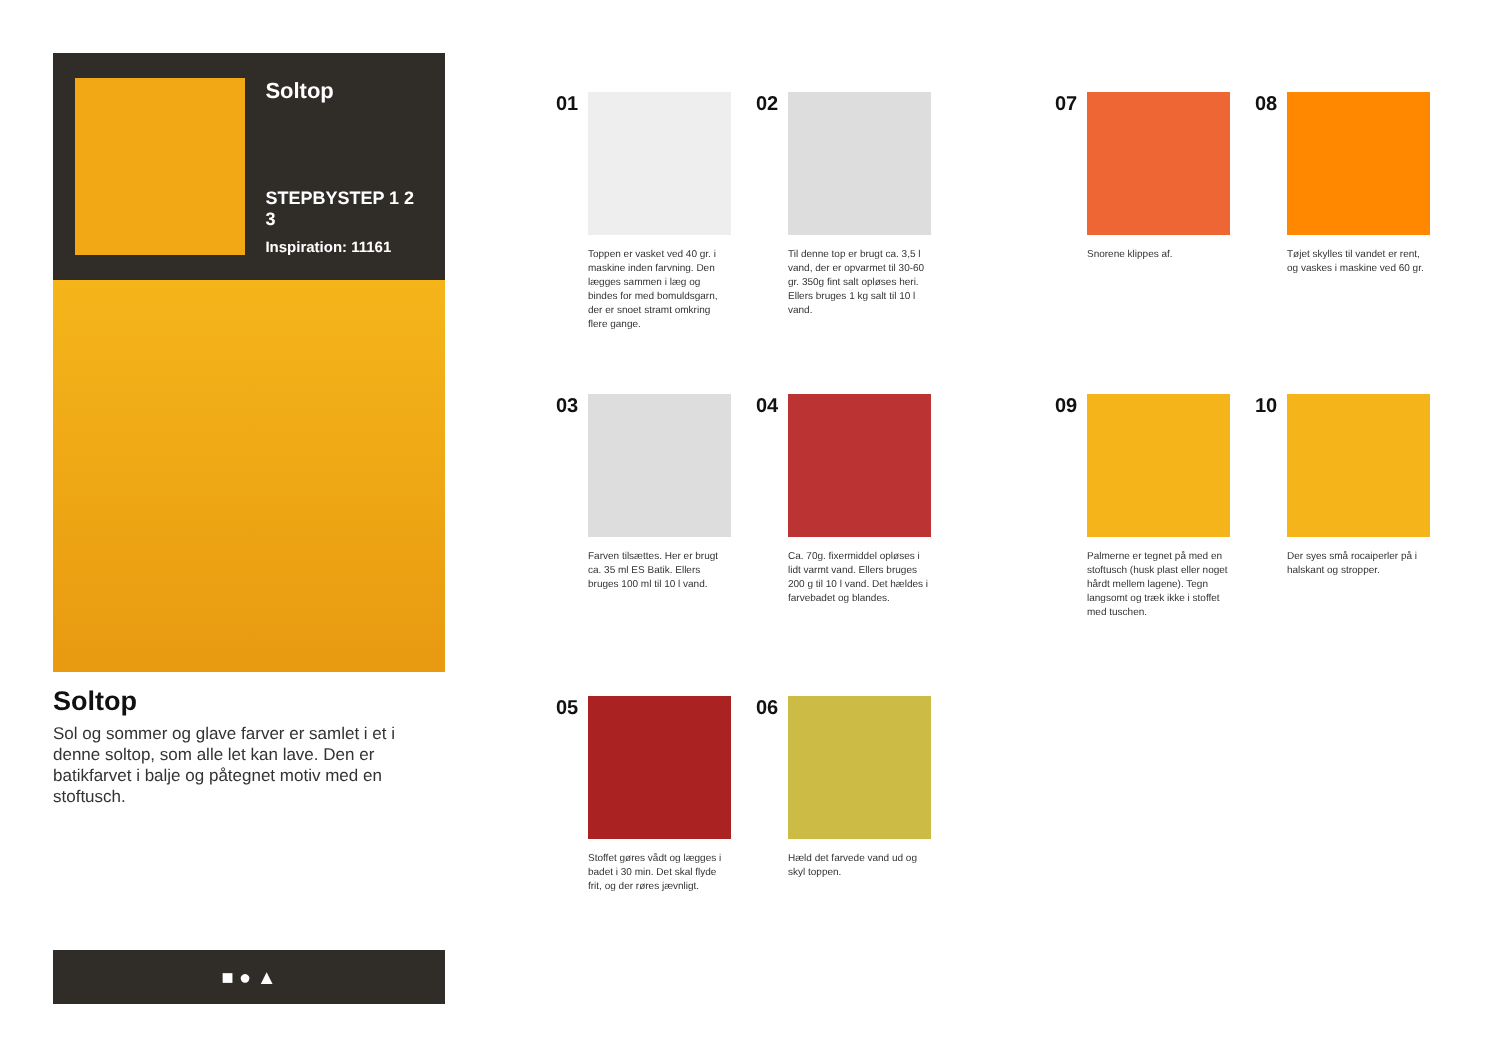Soltop
STEPBYSTEP 1 2 3
Inspiration: 11161
Soltop
Sol og sommer og glave farver er samlet i et i denne soltop, som alle let kan lave. Den er batikfarvet i balje og påtegnet motiv med en stoftusch.
■ ● ▲
01
Toppen er vasket ved 40 gr. i maskine inden farvning. Den lægges sammen i læg og bindes for med bomuldsgarn, der er snoet stramt omkring flere gange.
02
Til denne top er brugt ca. 3,5 l vand, der er opvarmet til 30-60 gr. 350g fint salt opløses heri. Ellers bruges 1 kg salt til 10 l vand.
03
Farven tilsættes. Her er brugt ca. 35 ml ES Batik. Ellers bruges 100 ml til 10 l vand.
04
Ca. 70g. fixermiddel opløses i lidt varmt vand. Ellers bruges 200 g til 10 l vand. Det hældes i farvebadet og blandes.
05
Stoffet gøres vådt og lægges i badet i 30 min. Det skal flyde frit, og der røres jævnligt.
06
Hæld det farvede vand ud og skyl toppen.
07
Snorene klippes af.
08
Tøjet skylles til vandet er rent, og vaskes i maskine ved 60 gr.
09
Palmerne er tegnet på med en stoftusch (husk plast eller noget hårdt mellem lagene). Tegn langsomt og træk ikke i stoffet med tuschen.
10
Der syes små rocaiperler på i halskant og stropper.